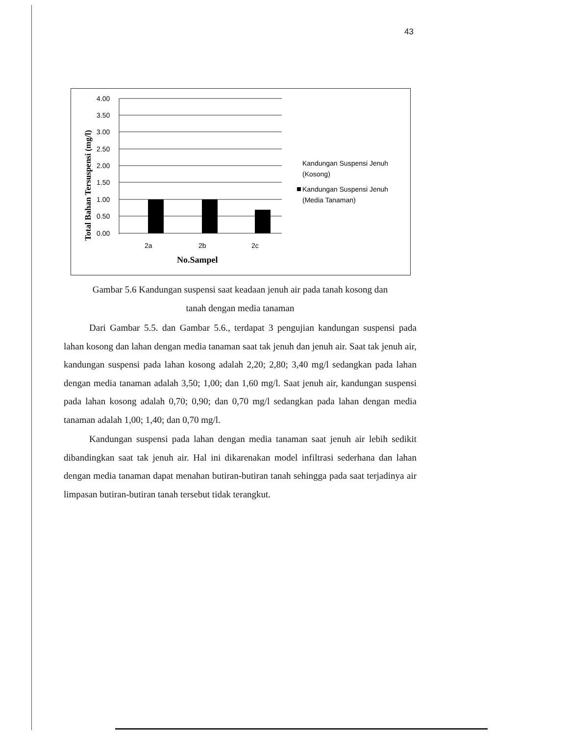43
4.00
3.50
3.00
2.50
2.00
1.50
1.00
0.50
0.00
2a
2b
2c
No.Sampel
Total Bahan Tersuspensi (mg/l)
Kandungan Suspensi Jenuh
(Kosong)
Kandungan Suspensi Jenuh
(Media Tanaman)
Gambar 5.6 Kandungan suspensi saat keadaan jenuh air pada tanah kosong dan
tanah dengan media tanaman
Dari Gambar 5.5. dan Gambar 5.6., terdapat 3 pengujian kandungan suspensi pada lahan kosong dan lahan dengan media tanaman saat tak jenuh dan jenuh air. Saat tak jenuh air, kandungan suspensi pada lahan kosong adalah 2,20; 2,80; 3,40 mg/l sedangkan pada lahan dengan media tanaman adalah 3,50; 1,00; dan 1,60 mg/l. Saat jenuh air, kandungan suspensi pada lahan kosong adalah 0,70; 0,90; dan 0,70 mg/l sedangkan pada lahan dengan media tanaman adalah 1,00; 1,40; dan 0,70 mg/l.
Kandungan suspensi pada lahan dengan media tanaman saat jenuh air lebih sedikit dibandingkan saat tak jenuh air. Hal ini dikarenakan model infiltrasi sederhana dan lahan dengan media tanaman dapat menahan butiran-butiran tanah sehingga pada saat terjadinya air limpasan butiran-butiran tanah tersebut tidak terangkut.